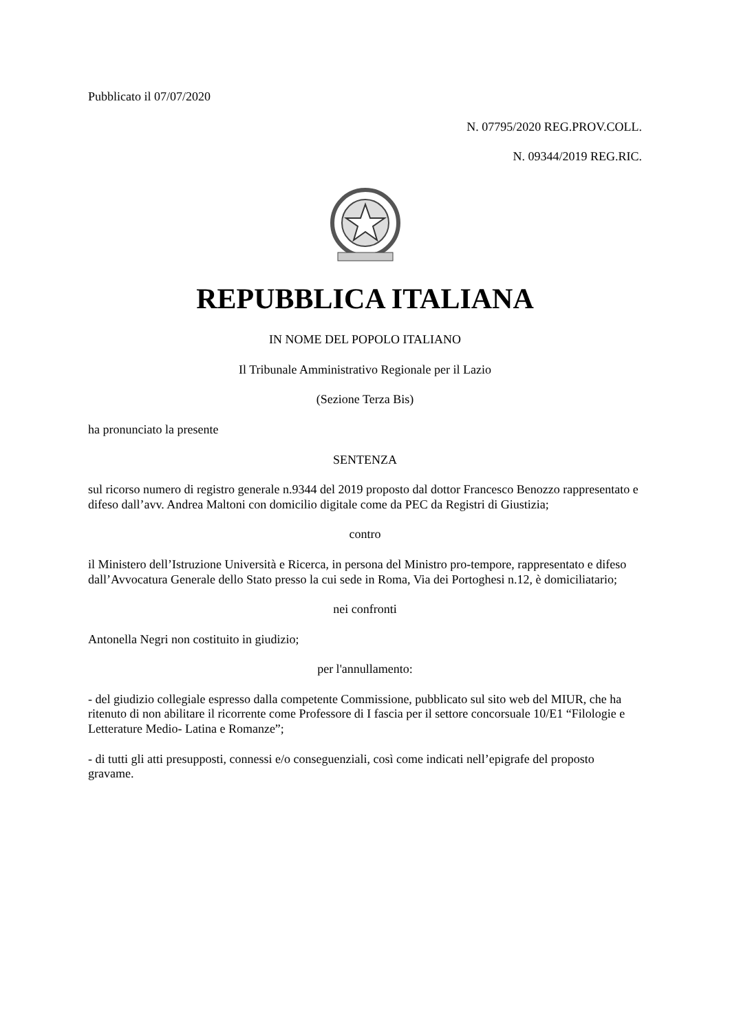Pubblicato il 07/07/2020
N. 07795/2020 REG.PROV.COLL.
N. 09344/2019 REG.RIC.
REPUBBLICA ITALIANA
IN NOME DEL POPOLO ITALIANO
Il Tribunale Amministrativo Regionale per il Lazio
(Sezione Terza Bis)
ha pronunciato la presente
SENTENZA
sul ricorso numero di registro generale n.9344 del 2019 proposto dal dottor Francesco Benozzo rappresentato e difeso dall’avv. Andrea Maltoni con domicilio digitale come da PEC da Registri di Giustizia;
contro
il Ministero dell’Istruzione Università e Ricerca, in persona del Ministro pro-tempore, rappresentato e difeso dall’Avvocatura Generale dello Stato presso la cui sede in Roma, Via dei Portoghesi n.12, è domiciliatario;
nei confronti
Antonella Negri non costituito in giudizio;
per l'annullamento:
- del giudizio collegiale espresso dalla competente Commissione, pubblicato sul sito web del MIUR, che ha ritenuto di non abilitare il ricorrente come Professore di I fascia per il settore concorsuale 10/E1 “Filologie e Letterature Medio- Latina e Romanze”;
- di tutti gli atti presupposti, connessi e/o conseguenziali, così come indicati nell’epigrafe del proposto gravame.